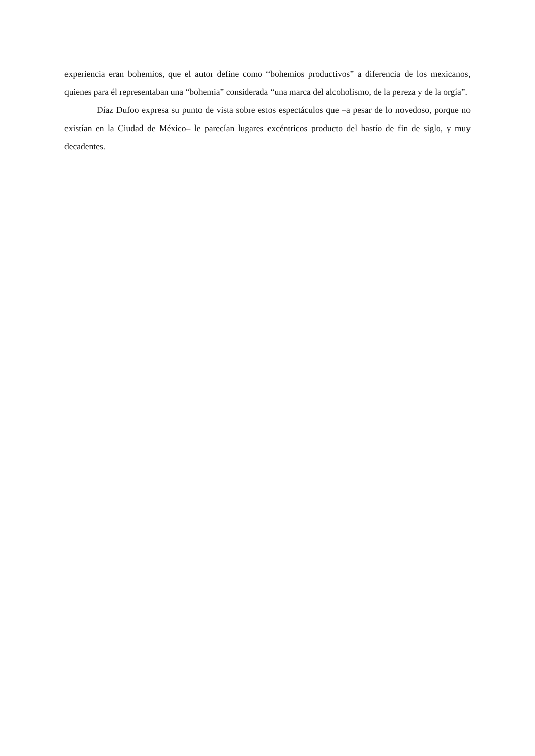experiencia eran bohemios, que el autor define como “bohemios productivos” a diferencia de los mexicanos, quienes para él representaban una “bohemia” considerada “una marca del alcoholismo, de la pereza y de la orgía”.
Díaz Dufoo expresa su punto de vista sobre estos espectáculos que –a pesar de lo novedoso, porque no existían en la Ciudad de México– le parecían lugares excéntricos producto del hastío de fin de siglo, y muy decadentes.